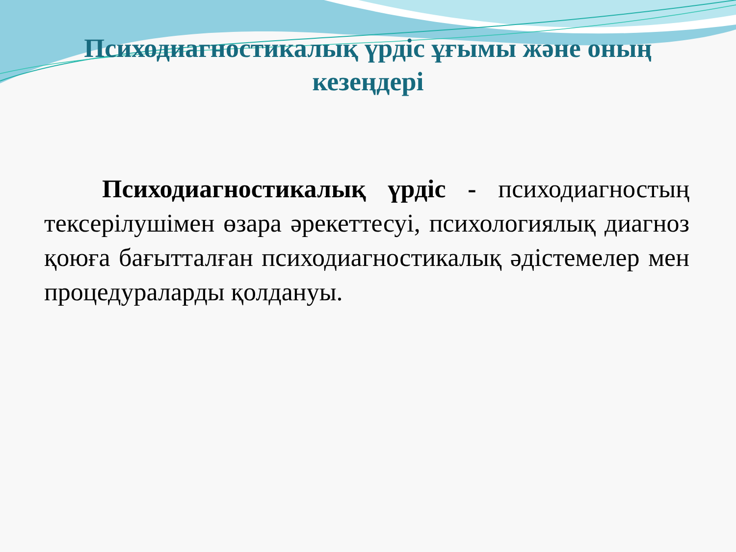Психодиагностикалық үрдіс ұғымы және оның кезеңдері
Психодиагностикалық үрдіс - психодиагностың тексерілушімен өзара әрекеттесуі, психологиялық диагноз қоюға бағытталған психодиагностикалық әдістемелер мен процедураларды қолдануы.